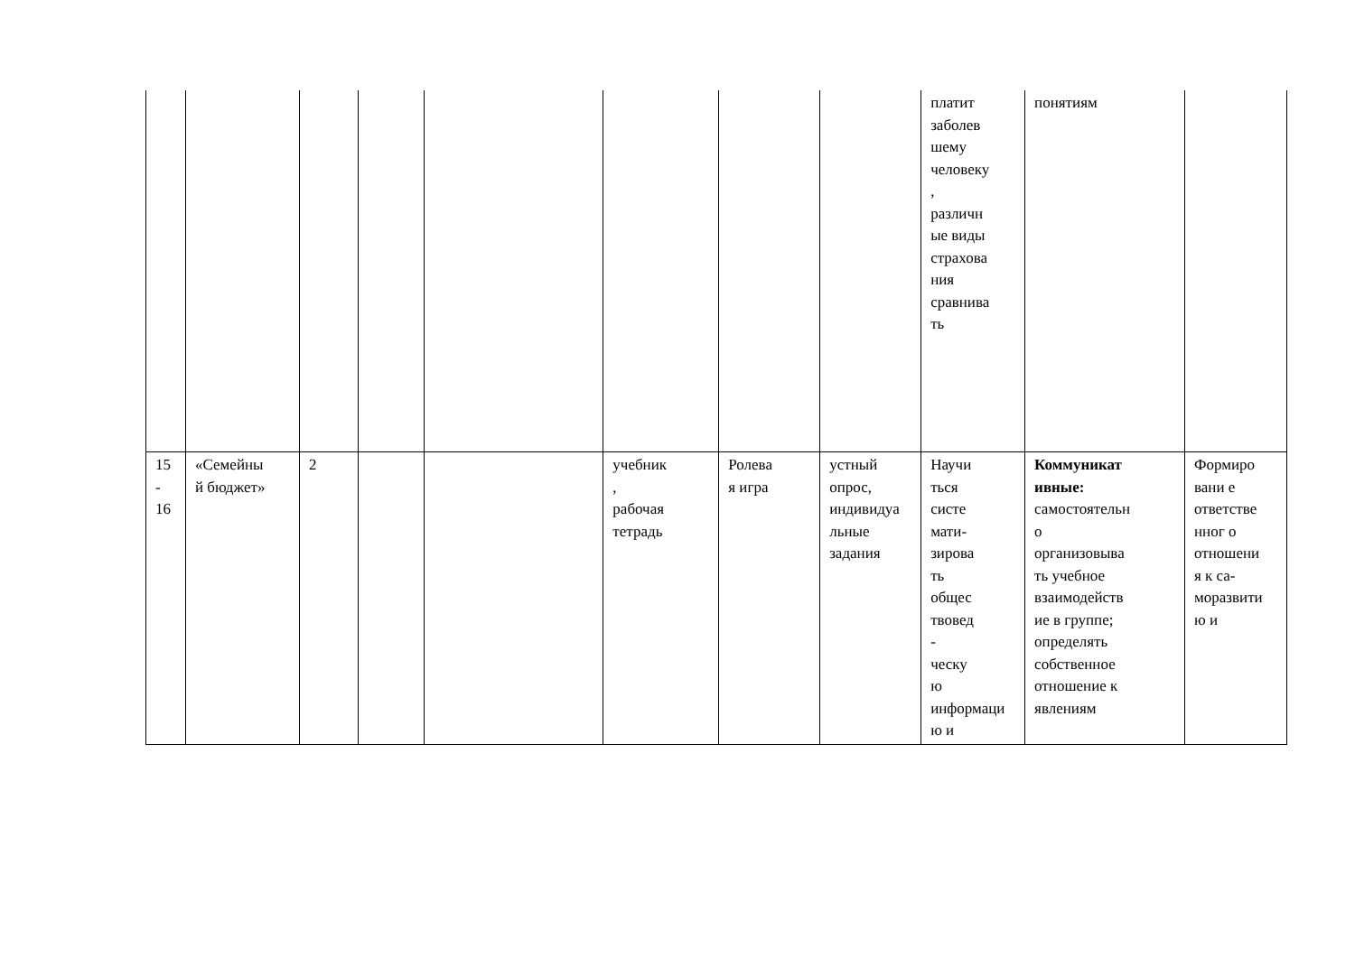| | | | | | | | | платит заболев шему человеку , различн ые виды страхова ния сравнива ть | понятиям | |
| 15 - 16 | «Семейны й бюджет» | 2 | | | учебник , рабочая тетрадь | Ролева я игра | устный опрос, индивидуа льные задания | Научи ться систе мати- зирова ть общес твовед - ческу ю информаци ю и | Коммуникат ивные: самостоятельн о организовыва ть учебное взаимодейств ие в группе; определять собственное отношение к явлениям | Формиро вани е ответстве нног о отношени я к са- моразвити ю и |